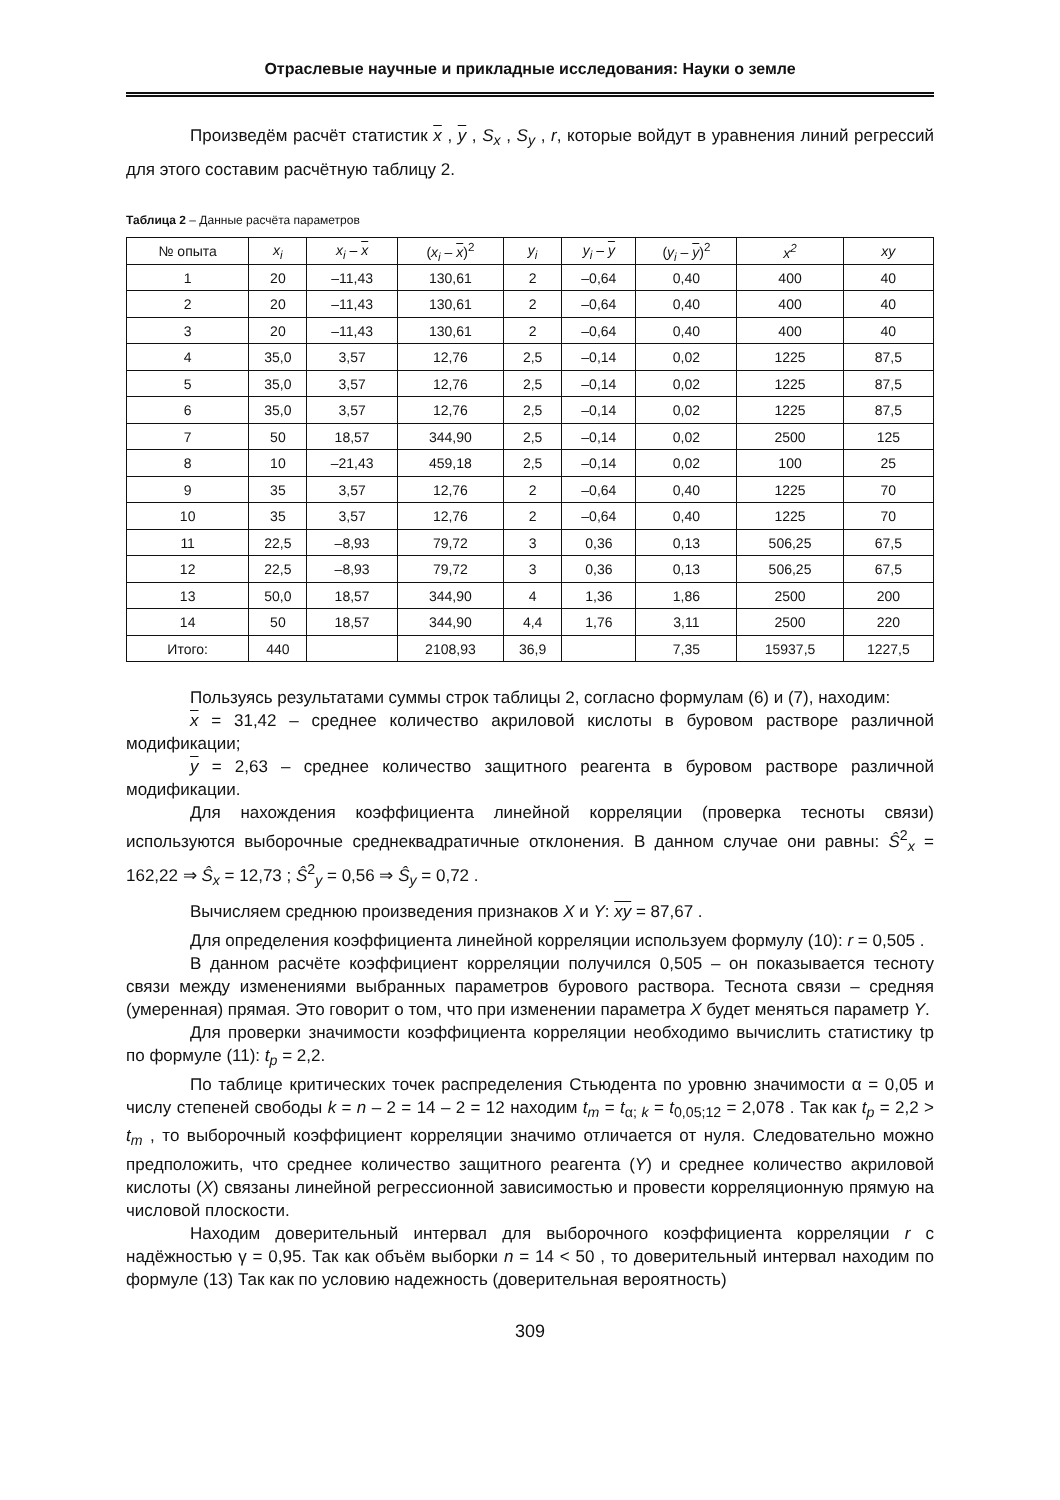Отраслевые научные и прикладные исследования: Науки о земле
Произведём расчёт статистик x , y , S<sub>x</sub> , S<sub>y</sub> , r, которые войдут в уравнения линий регрессий для этого составим расчётную таблицу 2.
Таблица 2 – Данные расчёта параметров
| № опыта | x<sub>i</sub> | x<sub>i</sub> – x | ( x<sub>i</sub> – x )<sup>2</sup> | y<sub>i</sub> | y<sub>i</sub> – y | ( y<sub>i</sub> – y )<sup>2</sup> | x<sup>2</sup> | xy |
| --- | --- | --- | --- | --- | --- | --- | --- | --- |
| 1 | 20 | –11,43 | 130,61 | 2 | –0,64 | 0,40 | 400 | 40 |
| 2 | 20 | –11,43 | 130,61 | 2 | –0,64 | 0,40 | 400 | 40 |
| 3 | 20 | –11,43 | 130,61 | 2 | –0,64 | 0,40 | 400 | 40 |
| 4 | 35,0 | 3,57 | 12,76 | 2,5 | –0,14 | 0,02 | 1225 | 87,5 |
| 5 | 35,0 | 3,57 | 12,76 | 2,5 | –0,14 | 0,02 | 1225 | 87,5 |
| 6 | 35,0 | 3,57 | 12,76 | 2,5 | –0,14 | 0,02 | 1225 | 87,5 |
| 7 | 50 | 18,57 | 344,90 | 2,5 | –0,14 | 0,02 | 2500 | 125 |
| 8 | 10 | –21,43 | 459,18 | 2,5 | –0,14 | 0,02 | 100 | 25 |
| 9 | 35 | 3,57 | 12,76 | 2 | –0,64 | 0,40 | 1225 | 70 |
| 10 | 35 | 3,57 | 12,76 | 2 | –0,64 | 0,40 | 1225 | 70 |
| 11 | 22,5 | –8,93 | 79,72 | 3 | 0,36 | 0,13 | 506,25 | 67,5 |
| 12 | 22,5 | –8,93 | 79,72 | 3 | 0,36 | 0,13 | 506,25 | 67,5 |
| 13 | 50,0 | 18,57 | 344,90 | 4 | 1,36 | 1,86 | 2500 | 200 |
| 14 | 50 | 18,57 | 344,90 | 4,4 | 1,76 | 3,11 | 2500 | 220 |
| Итого: | 440 | | 2108,93 | 36,9 | | 7,35 | 15937,5 | 1227,5 |
Пользуясь результатами суммы строк таблицы 2, согласно формулам (6) и (7), находим:
x = 31,42 – среднее количество акриловой кислоты в буровом растворе различной модификации;
y = 2,63 – среднее количество защитного реагента в буровом растворе различной модификации.
Для нахождения коэффициента линейной корреляции (проверка тесноты связи) используются выборочные среднеквадратичные отклонения. В данном случае они равны: Ŝ<sup>2</sup><sub>x</sub> = 162,22 ⇒ Ŝ<sub>x</sub> = 12,73 ; Ŝ<sup>2</sup><sub>y</sub> = 0,56 ⇒ Ŝ<sub>y</sub> = 0,72 .
Вычисляем среднюю произведения признаков X и Y: xy = 87,67 .
Для определения коэффициента линейной корреляции используем формулу (10): r = 0,505 .
В данном расчёте коэффициент корреляции получился 0,505 – он показывается тесноту связи между изменениями выбранных параметров бурового раствора. Теснота связи – средняя (умеренная) прямая. Это говорит о том, что при изменении параметра X будет меняться параметр Y.
Для проверки значимости коэффициента корреляции необходимо вычислить статистику tp по формуле (11): t<sub>p</sub> = 2,2.
По таблице критических точек распределения Стьюдента по уровню значимости α = 0,05 и числу степеней свободы k = n – 2 = 14 – 2 = 12 находим t<sub>m</sub> = t<sub>α; k</sub> = t<sub>0,05;12</sub> = 2,078 . Так как t<sub>p</sub> = 2,2 > t<sub>m</sub> , то выборочный коэффициент корреляции значимо отличается от нуля. Следовательно можно предположить, что среднее количество защитного реагента (Y) и среднее количество акриловой кислоты (X) связаны линейной регрессионной зависимостью и провести корреляционную прямую на числовой плоскости.
Находим доверительный интервал для выборочного коэффициента корреляции r с надёжностью γ = 0,95. Так как объём выборки n = 14 < 50 , то доверительный интервал находим по формуле (13) Так как по условию надежность (доверительная вероятность)
309